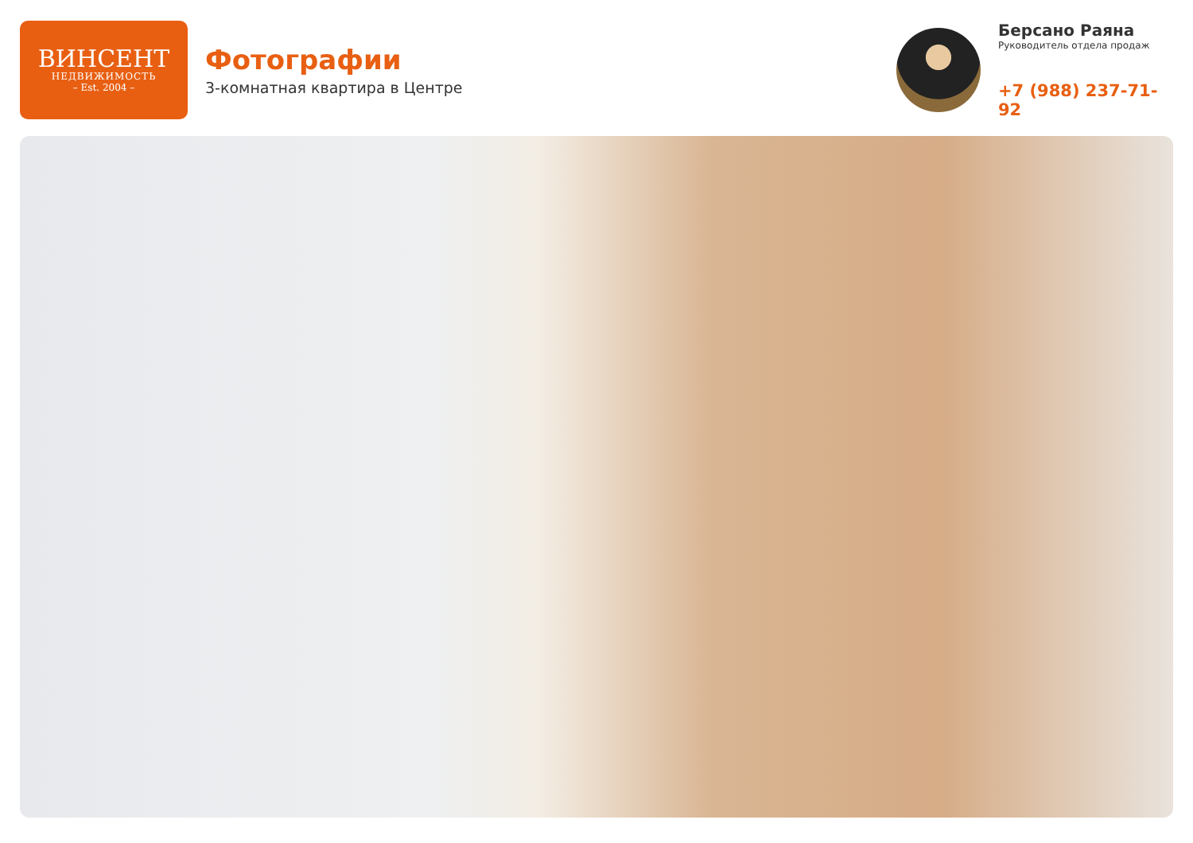ВИНСЕНТ
НЕДВИЖИМОСТЬ
– Est. 2004 –
Фотографии
3-комнатная квартира в Центре
Берсано Раяна
Руководитель отдела продаж
+7 (988) 237-71-92